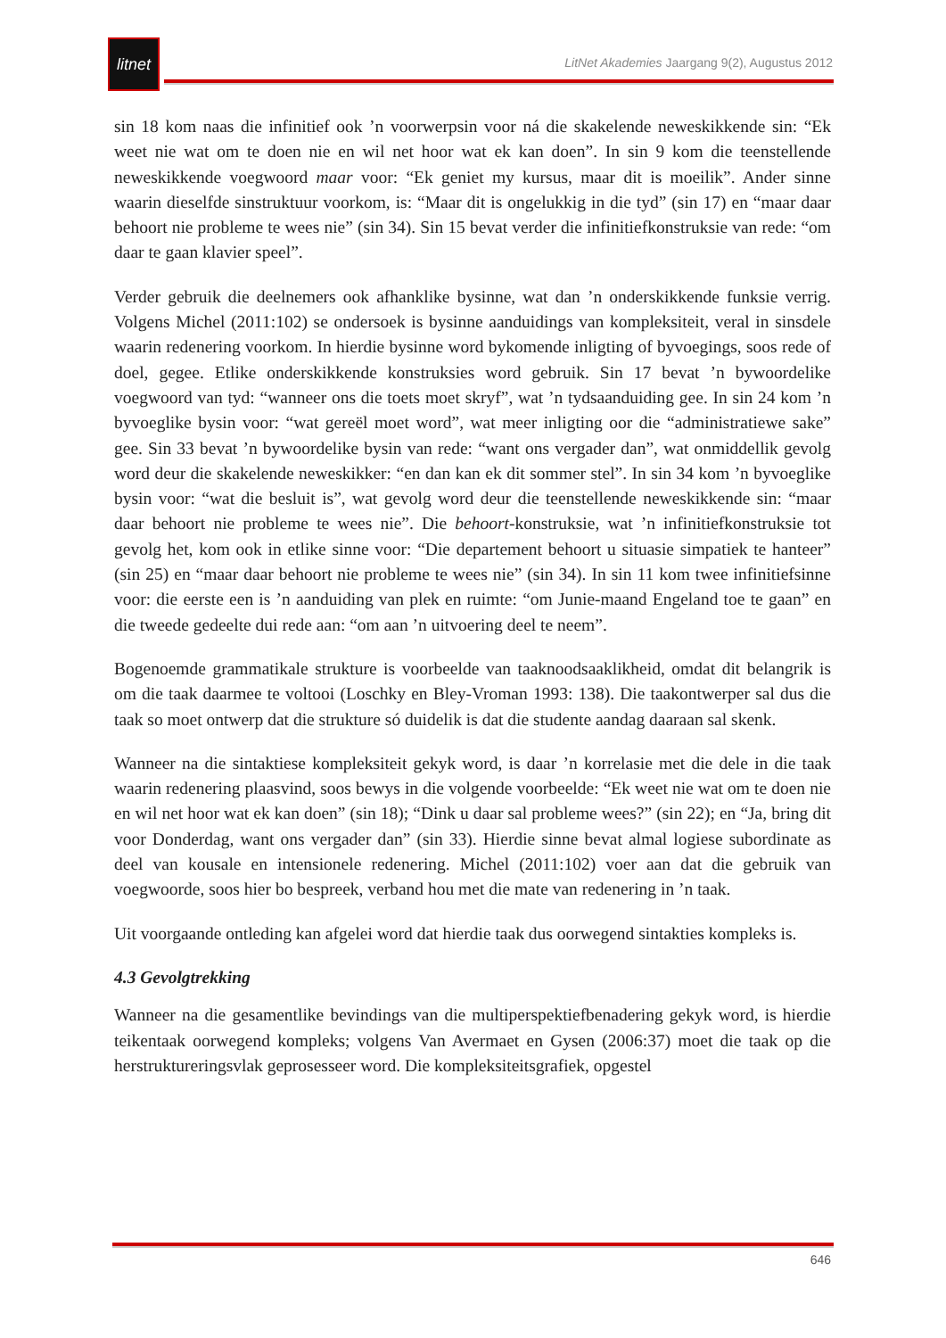litnet
LitNet Akademies Jaargang 9(2), Augustus 2012
sin 18 kom naas die infinitief ook ’n voorwerpsin voor ná die skakelende neweskikkende sin: “Ek weet nie wat om te doen nie en wil net hoor wat ek kan doen”. In sin 9 kom die teenstellende neweskikkende voegwoord maar voor: “Ek geniet my kursus, maar dit is moeilik”. Ander sinne waarin dieselfde sinstruktuur voorkom, is: “Maar dit is ongelukkig in die tyd” (sin 17) en “maar daar behoort nie probleme te wees nie” (sin 34). Sin 15 bevat verder die infinitiefkonstruksie van rede: “om daar te gaan klavier speel”.
Verder gebruik die deelnemers ook afhanklike bysinne, wat dan ’n onderskikkende funksie verrig. Volgens Michel (2011:102) se ondersoek is bysinne aanduidings van kompleksiteit, veral in sinsdele waarin redenering voorkom. In hierdie bysinne word bykomende inligting of byvoegings, soos rede of doel, gegee. Etlike onderskikkende konstruksies word gebruik. Sin 17 bevat ’n bywoordelike voegwoord van tyd: “wanneer ons die toets moet skryf”, wat ’n tydsaanduiding gee. In sin 24 kom ’n byvoeglike bysin voor: “wat gereël moet word”, wat meer inligting oor die “administratiewe sake” gee. Sin 33 bevat ’n bywoordelike bysin van rede: “want ons vergader dan”, wat onmiddellik gevolg word deur die skakelende neweskikker: “en dan kan ek dit sommer stel”. In sin 34 kom ’n byvoeglike bysin voor: “wat die besluit is”, wat gevolg word deur die teenstellende neweskikkende sin: “maar daar behoort nie probleme te wees nie”. Die behoort-konstruksie, wat ’n infinitiefkonstruksie tot gevolg het, kom ook in etlike sinne voor: “Die departement behoort u situasie simpatiek te hanteer” (sin 25) en “maar daar behoort nie probleme te wees nie” (sin 34). In sin 11 kom twee infinitiefsinne voor: die eerste een is ’n aanduiding van plek en ruimte: “om Junie-maand Engeland toe te gaan” en die tweede gedeelte dui rede aan: “om aan ’n uitvoering deel te neem”.
Bogenoemde grammatikale strukture is voorbeelde van taaknoodsaaklikheid, omdat dit belangrik is om die taak daarmee te voltooi (Loschky en Bley-Vroman 1993: 138). Die taakontwerper sal dus die taak so moet ontwerp dat die strukture só duidelik is dat die studente aandag daaraan sal skenk.
Wanneer na die sintaktiese kompleksiteit gekyk word, is daar ’n korrelasie met die dele in die taak waarin redenering plaasvind, soos bewys in die volgende voorbeelde: “Ek weet nie wat om te doen nie en wil net hoor wat ek kan doen” (sin 18); “Dink u daar sal probleme wees?” (sin 22); en “Ja, bring dit voor Donderdag, want ons vergader dan” (sin 33). Hierdie sinne bevat almal logiese subordinate as deel van kousale en intensionele redenering. Michel (2011:102) voer aan dat die gebruik van voegwoorde, soos hier bo bespreek, verband hou met die mate van redenering in ’n taak.
Uit voorgaande ontleding kan afgelei word dat hierdie taak dus oorwegend sintakties kompleks is.
4.3 Gevolgtrekking
Wanneer na die gesamentlike bevindings van die multiperspektiefbenadering gekyk word, is hierdie teikentaak oorwegend kompleks; volgens Van Avermaet en Gysen (2006:37) moet die taak op die herstruktureringsvlak geprosesseer word. Die kompleksiteitsgrafiek, opgestel
646